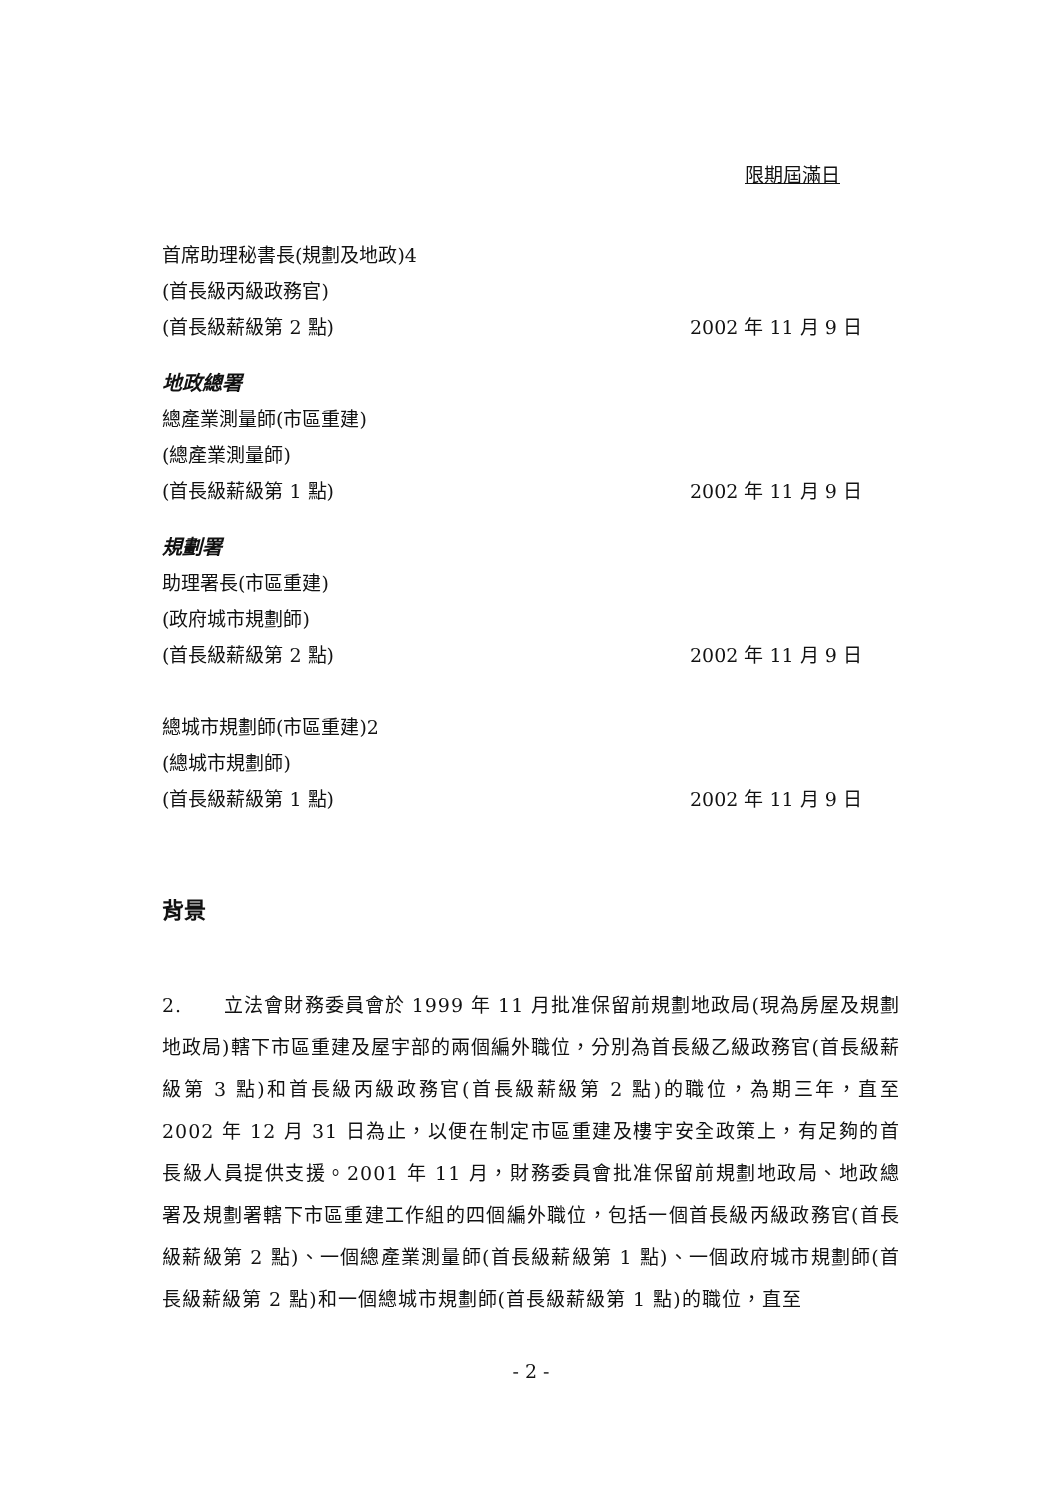限期屆滿日
首席助理秘書長(規劃及地政)4
(首長級丙級政務官)
(首長級薪級第 2 點)
2002 年 11 月 9 日
地政總署
總產業測量師(市區重建)
(總產業測量師)
(首長級薪級第 1 點)
2002 年 11 月 9 日
規劃署
助理署長(市區重建)
(政府城市規劃師)
(首長級薪級第 2 點)
2002 年 11 月 9 日
總城市規劃師(市區重建)2
(總城市規劃師)
(首長級薪級第 1 點)
2002 年 11 月 9 日
背景
2. 立法會財務委員會於 1999 年 11 月批准保留前規劃地政局(現為房屋及規劃地政局)轄下市區重建及屋宇部的兩個編外職位，分別為首長級乙級政務官(首長級薪級第 3 點)和首長級丙級政務官(首長級薪級第 2 點)的職位，為期三年，直至 2002 年 12 月 31 日為止，以便在制定市區重建及樓宇安全政策上，有足夠的首長級人員提供支援。2001 年 11 月，財務委員會批准保留前規劃地政局、地政總署及規劃署轄下市區重建工作組的四個編外職位，包括一個首長級丙級政務官(首長級薪級第 2 點)、一個總產業測量師(首長級薪級第 1 點)、一個政府城市規劃師(首長級薪級第 2 點)和一個總城市規劃師(首長級薪級第 1 點)的職位，直至
- 2 -